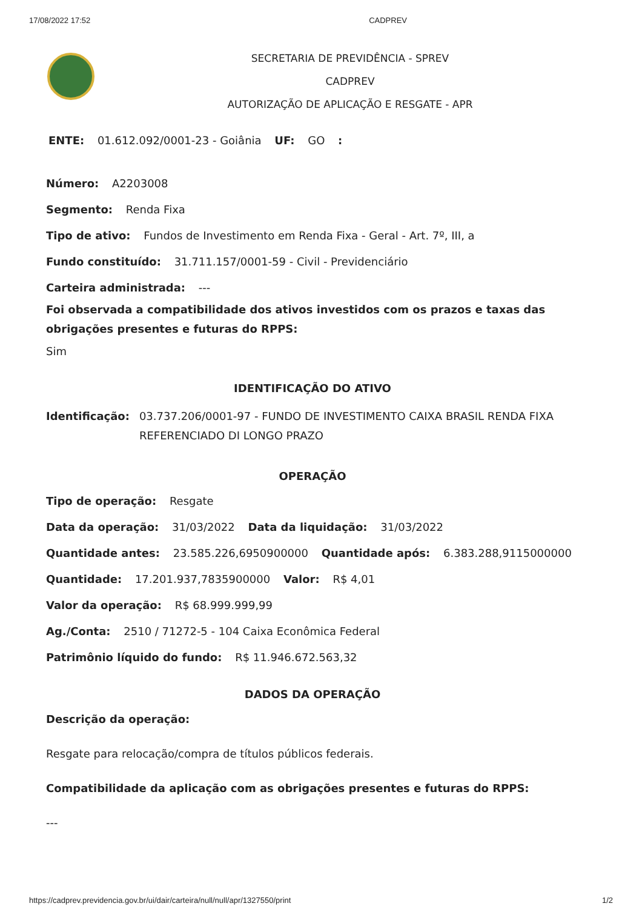17/08/2022 17:52 CADPREV
SECRETARIA DE PREVIDÊNCIA - SPREV
CADPREV
AUTORIZAÇÃO DE APLICAÇÃO E RESGATE - APR
ENTE: 01.612.092/0001-23 - Goiânia UF: GO :
Número: A2203008
Segmento: Renda Fixa
Tipo de ativo: Fundos de Investimento em Renda Fixa - Geral - Art. 7º, III, a
Fundo constituído: 31.711.157/0001-59 - Civil - Previdenciário
Carteira administrada: ---
Foi observada a compatibilidade dos ativos investidos com os prazos e taxas das obrigações presentes e futuras do RPPS:
Sim
IDENTIFICAÇÃO DO ATIVO
Identificação: 03.737.206/0001-97 - FUNDO DE INVESTIMENTO CAIXA BRASIL RENDA FIXA REFERENCIADO DI LONGO PRAZO
OPERAÇÃO
Tipo de operação: Resgate
Data da operação: 31/03/2022 Data da liquidação: 31/03/2022
Quantidade antes: 23.585.226,6950900000 Quantidade após: 6.383.288,9115000000
Quantidade: 17.201.937,7835900000 Valor: R$ 4,01
Valor da operação: R$ 68.999.999,99
Ag./Conta: 2510 / 71272-5 - 104 Caixa Econômica Federal
Patrimônio líquido do fundo: R$ 11.946.672.563,32
DADOS DA OPERAÇÃO
Descrição da operação:
Resgate para relocação/compra de títulos públicos federais.
Compatibilidade da aplicação com as obrigações presentes e futuras do RPPS:
---
https://cadprev.previdencia.gov.br/ui/dair/carteira/null/null/apr/1327550/print 1/2